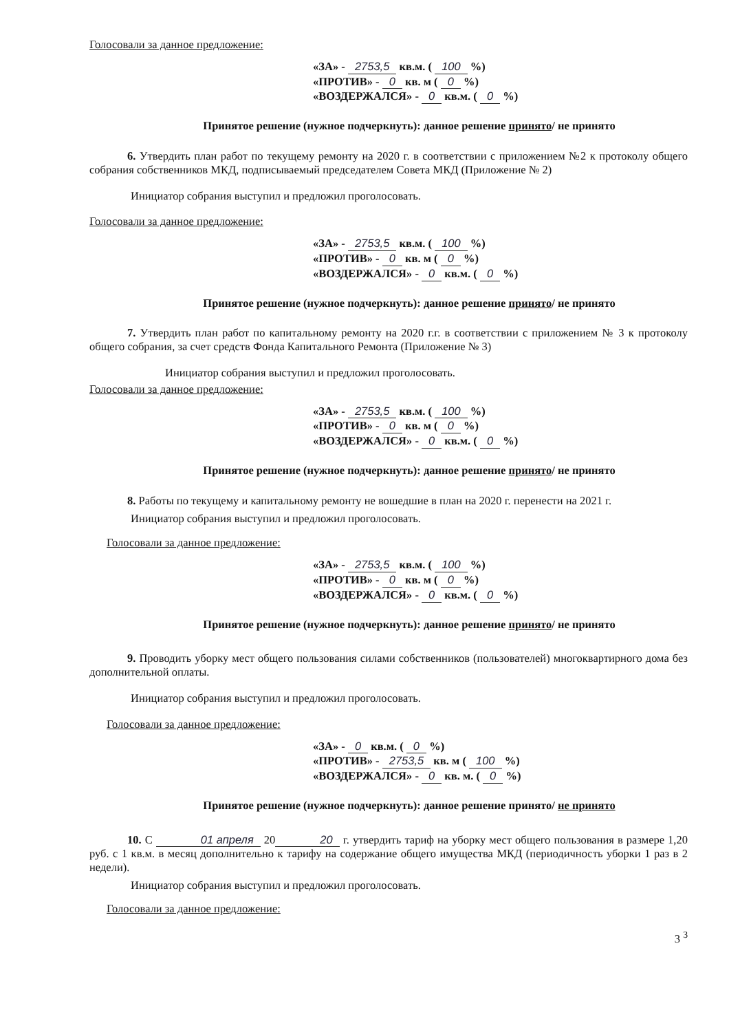Голосовали за данное предложение:
«ЗА» - 2753,5 кв.м. ( 100 %)
«ПРОТИВ» - 0 кв. м ( 0 %)
«ВОЗДЕРЖАЛСЯ» - 0 кв.м. ( 0 %)
Принятое решение (нужное подчеркнуть): данное решение принято/ не принято
6. Утвердить план работ по текущему ремонту на 2020 г. в соответствии с приложением №2 к протоколу общего собрания собственников МКД, подписываемый председателем Совета МКД (Приложение № 2)
Инициатор собрания выступил и предложил проголосовать.
Голосовали за данное предложение:
«ЗА» - 2753,5 кв.м. ( 100 %)
«ПРОТИВ» - 0 кв. м ( 0 %)
«ВОЗДЕРЖАЛСЯ» - 0 кв.м. ( 0 %)
Принятое решение (нужное подчеркнуть): данное решение принято/ не принято
7. Утвердить план работ по капитальному ремонту на 2020 г.г. в соответствии с приложением № 3 к протоколу общего собрания, за счет средств Фонда Капитального Ремонта (Приложение № 3)
Инициатор собрания выступил и предложил проголосовать.
Голосовали за данное предложение:
«ЗА» - 2753,5 кв.м. ( 100 %)
«ПРОТИВ» - 0 кв. м ( 0 %)
«ВОЗДЕРЖАЛСЯ» - 0 кв.м. ( 0 %)
Принятое решение (нужное подчеркнуть): данное решение принято/ не принято
8. Работы по текущему и капитальному ремонту не вошедшие в план на 2020 г. перенести на 2021 г.
Инициатор собрания выступил и предложил проголосовать.
Голосовали за данное предложение:
«ЗА» - 2753,5 кв.м. ( 100 %)
«ПРОТИВ» - 0 кв. м ( 0 %)
«ВОЗДЕРЖАЛСЯ» - 0 кв.м. ( 0 %)
Принятое решение (нужное подчеркнуть): данное решение принято/ не принято
9. Проводить уборку мест общего пользования силами собственников (пользователей) многоквартирного дома без дополнительной оплаты.
Инициатор собрания выступил и предложил проголосовать.
Голосовали за данное предложение:
«ЗА» - 0 кв.м. ( 0 %)
«ПРОТИВ» - 2753,5 кв. м ( 100 %)
«ВОЗДЕРЖАЛСЯ» - 0 кв. м. ( 0 %)
Принятое решение (нужное подчеркнуть): данное решение принято/ не принято
10. С 01 апреля 20 20 г. утвердить тариф на уборку мест общего пользования в размере 1,20 руб. с 1 кв.м. в месяц дополнительно к тарифу на содержание общего имущества МКД (периодичность уборки 1 раз в 2 недели).
Инициатор собрания выступил и предложил проголосовать.
Голосовали за данное предложение:
3 <sup>3</sup>